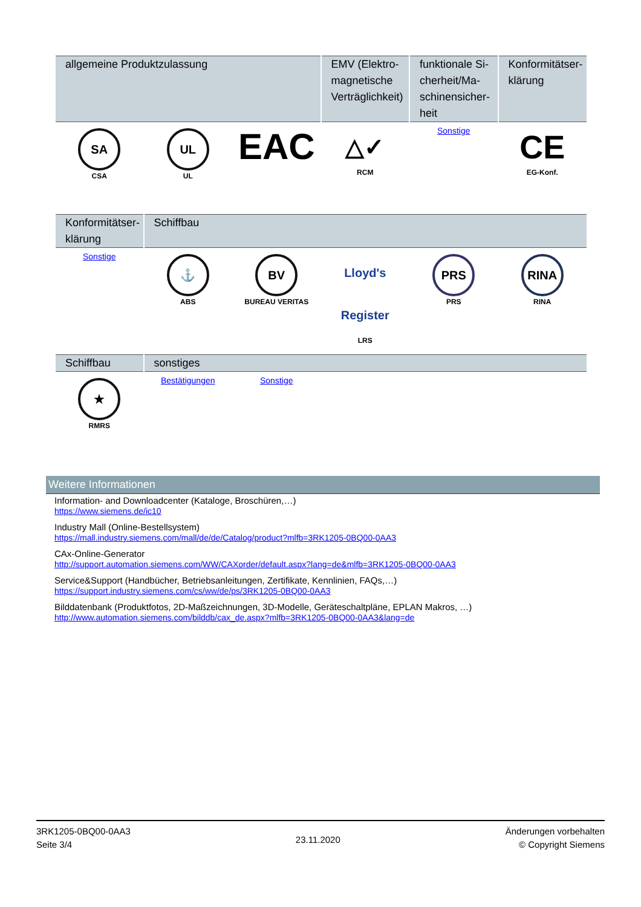| allgemeine Produktzulassung | | | EMV (Elektro-magnetische Verträglichkeit) | funktionale Si-cherheit/Ma-schinensicher-heit | Konformitätser-klärung |
| --- | --- | --- | --- | --- | --- |
| SA CSA | UL UL | EAC | △✓ RCM | Sonstige | CE EG-Konf. |
| Konformitätser-klärung | Schiffbau | | | | |
| --- | --- | --- | --- | --- | --- |
| Sonstige | ⚓ ABS | BV BUREAU VERITAS | Lloyd's Register LRS | PRS PRS | RINA RINA |
| Schiffbau | sonstiges | | | | |
| --- | --- | --- | --- | --- | --- |
| ★ RMRS | Bestätigungen | Sonstige | | | |
Weitere Informationen
Information- and Downloadcenter (Kataloge, Broschüren,…)
https://www.siemens.de/ic10
Industry Mall (Online-Bestellsystem)
https://mall.industry.siemens.com/mall/de/de/Catalog/product?mlfb=3RK1205-0BQ00-0AA3
CAx-Online-Generator
http://support.automation.siemens.com/WW/CAXorder/default.aspx?lang=de&mlfb=3RK1205-0BQ00-0AA3
Service&Support (Handbücher, Betriebsanleitungen, Zertifikate, Kennlinien, FAQs,…)
https://support.industry.siemens.com/cs/ww/de/ps/3RK1205-0BQ00-0AA3
Bilddatenbank (Produktfotos, 2D-Maßzeichnungen, 3D-Modelle, Geräteschaltpläne, EPLAN Makros, …)
http://www.automation.siemens.com/bilddb/cax_de.aspx?mlfb=3RK1205-0BQ00-0AA3&lang=de
3RK1205-0BQ00-0AA3
Seite 3/4
23.11.2020
Änderungen vorbehalten
© Copyright Siemens